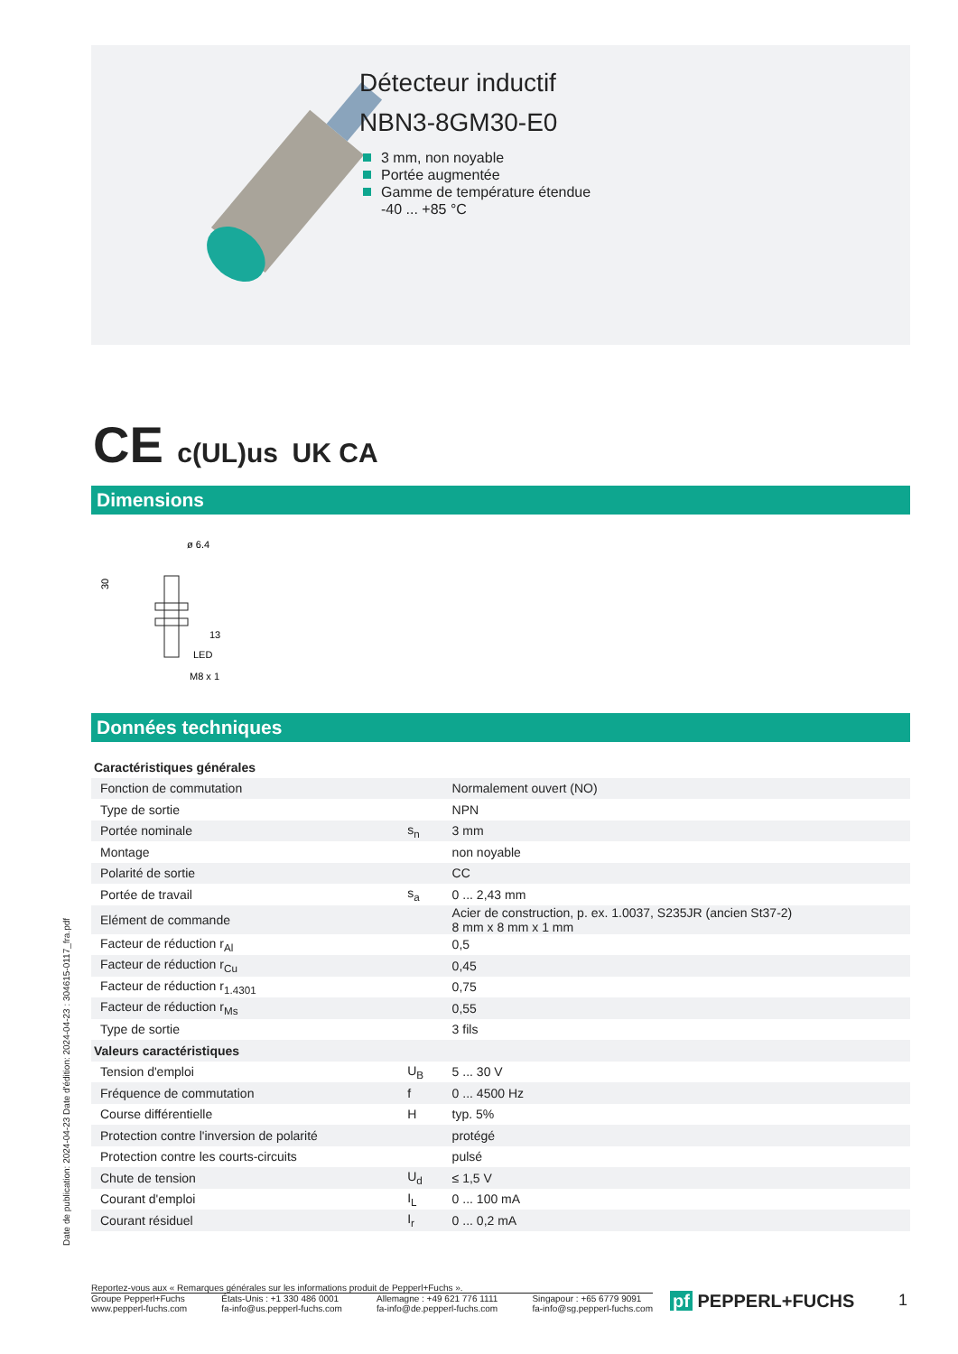Détecteur inductif
NBN3-8GM30-E0
3 mm, non noyable
Portée augmentée
Gamme de température étendue
-40 ... +85 °C
CE c(UL)us UK CA
Dimensions
ø 6.4
30
13
LED
M8 x 1
Données techniques
| Caractéristiques générales | | |
| Fonction de commutation | | Normalement ouvert (NO) |
| Type de sortie | | NPN |
| Portée nominale | s<sub>n</sub> | 3 mm |
| Montage | | non noyable |
| Polarité de sortie | | CC |
| Portée de travail | s<sub>a</sub> | 0 ... 2,43 mm |
| Elément de commande | | Acier de construction, p. ex. 1.0037, S235JR (ancien St37-2) 8 mm x 8 mm x 1 mm |
| Facteur de réduction r<sub>Al</sub> | | 0,5 |
| Facteur de réduction r<sub>Cu</sub> | | 0,45 |
| Facteur de réduction r<sub>1.4301</sub> | | 0,75 |
| Facteur de réduction r<sub>Ms</sub> | | 0,55 |
| Type de sortie | | 3 fils |
| Valeurs caractéristiques | | |
| Tension d'emploi | U<sub>B</sub> | 5 ... 30 V |
| Fréquence de commutation | f | 0 ... 4500 Hz |
| Course différentielle | H | typ. 5% |
| Protection contre l'inversion de polarité | | protégé |
| Protection contre les courts-circuits | | pulsé |
| Chute de tension | U<sub>d</sub> | ≤ 1,5 V |
| Courant d'emploi | I<sub>L</sub> | 0 ... 100 mA |
| Courant résiduel | I<sub>r</sub> | 0 ... 0,2 mA |
Date de publication: 2024-04-23 Date d'édition: 2024-04-23 : 304615-0117_fra.pdf
Reportez-vous aux « Remarques générales sur les informations produit de Pepperl+Fuchs ».
Groupe Pepperl+Fuchs
www.pepperl-fuchs.com
États-Unis : +1 330 486 0001
fa-info@us.pepperl-fuchs.com
Allemagne : +49 621 776 1111
fa-info@de.pepperl-fuchs.com
Singapour : +65 6779 9091
fa-info@sg.pepperl-fuchs.com
pf PEPPERL+FUCHS 1